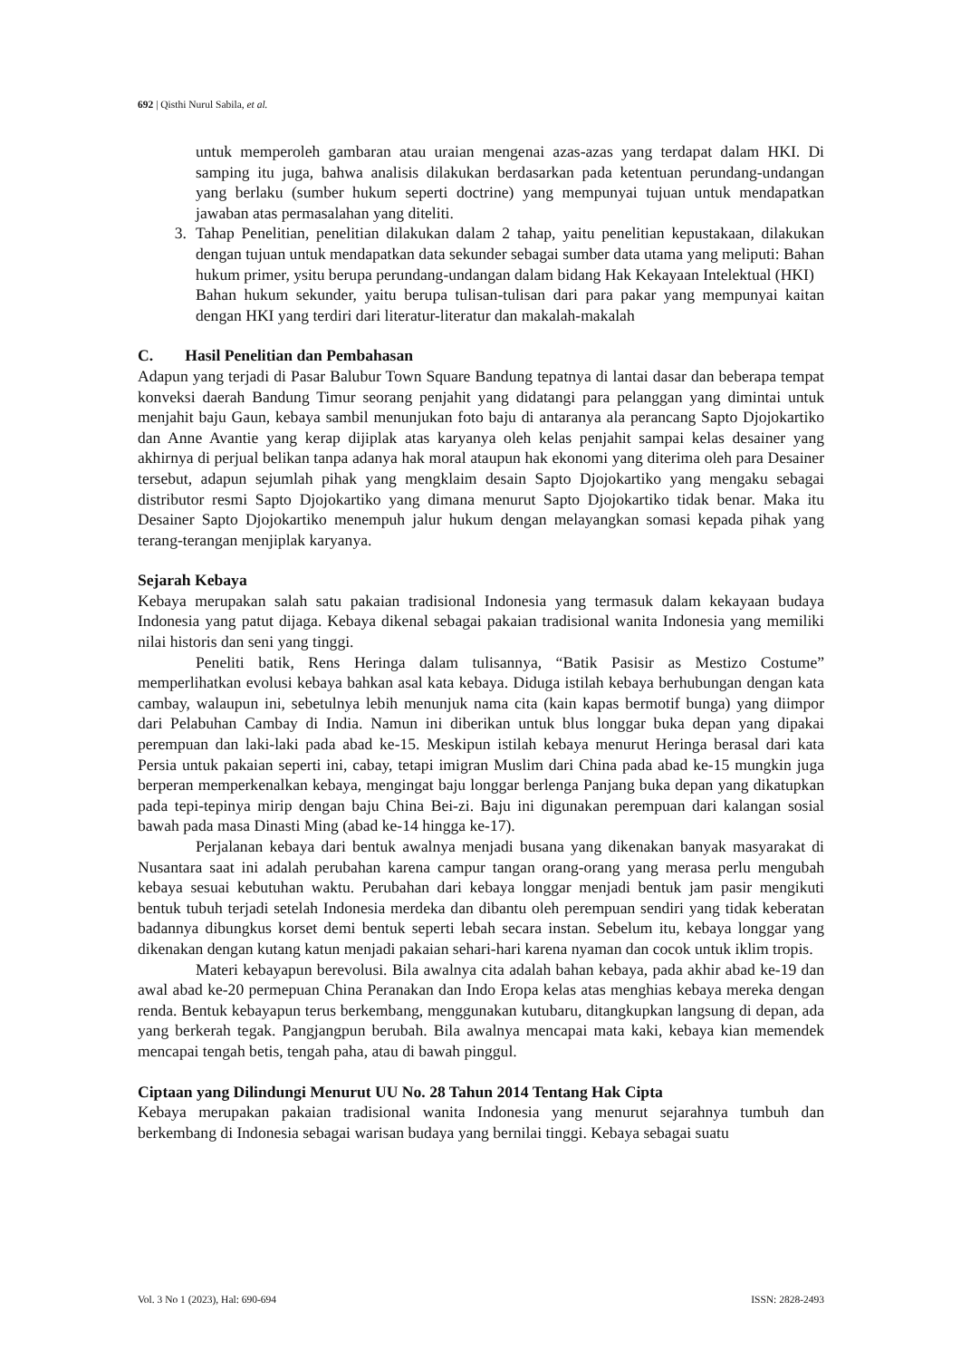692 | Qisthi Nurul Sabila, et al.
untuk memperoleh gambaran atau uraian mengenai azas-azas yang terdapat dalam HKI. Di samping itu juga, bahwa analisis dilakukan berdasarkan pada ketentuan perundang-undangan yang berlaku (sumber hukum seperti doctrine) yang mempunyai tujuan untuk mendapatkan jawaban atas permasalahan yang diteliti.
3. Tahap Penelitian, penelitian dilakukan dalam 2 tahap, yaitu penelitian kepustakaan, dilakukan dengan tujuan untuk mendapatkan data sekunder sebagai sumber data utama yang meliputi: Bahan hukum primer, ysitu berupa perundang-undangan dalam bidang Hak Kekayaan Intelektual (HKI)
Bahan hukum sekunder, yaitu berupa tulisan-tulisan dari para pakar yang mempunyai kaitan dengan HKI yang terdiri dari literatur-literatur dan makalah-makalah
C. Hasil Penelitian dan Pembahasan
Adapun yang terjadi di Pasar Balubur Town Square Bandung tepatnya di lantai dasar dan beberapa tempat konveksi daerah Bandung Timur seorang penjahit yang didatangi para pelanggan yang dimintai untuk menjahit baju Gaun, kebaya sambil menunjukan foto baju di antaranya ala perancang Sapto Djojokartiko dan Anne Avantie yang kerap dijiplak atas karyanya oleh kelas penjahit sampai kelas desainer yang akhirnya di perjual belikan tanpa adanya hak moral ataupun hak ekonomi yang diterima oleh para Desainer tersebut, adapun sejumlah pihak yang mengklaim desain Sapto Djojokartiko yang mengaku sebagai distributor resmi Sapto Djojokartiko yang dimana menurut Sapto Djojokartiko tidak benar. Maka itu Desainer Sapto Djojokartiko menempuh jalur hukum dengan melayangkan somasi kepada pihak yang terang-terangan menjiplak karyanya.
Sejarah Kebaya
Kebaya merupakan salah satu pakaian tradisional Indonesia yang termasuk dalam kekayaan budaya Indonesia yang patut dijaga. Kebaya dikenal sebagai pakaian tradisional wanita Indonesia yang memiliki nilai historis dan seni yang tinggi.
Peneliti batik, Rens Heringa dalam tulisannya, “Batik Pasisir as Mestizo Costume” memperlihatkan evolusi kebaya bahkan asal kata kebaya. Diduga istilah kebaya berhubungan dengan kata cambay, walaupun ini, sebetulnya lebih menunjuk nama cita (kain kapas bermotif bunga) yang diimpor dari Pelabuhan Cambay di India. Namun ini diberikan untuk blus longgar buka depan yang dipakai perempuan dan laki-laki pada abad ke-15. Meskipun istilah kebaya menurut Heringa berasal dari kata Persia untuk pakaian seperti ini, cabay, tetapi imigran Muslim dari China pada abad ke-15 mungkin juga berperan memperkenalkan kebaya, mengingat baju longgar berlenga Panjang buka depan yang dikatupkan pada tepi-tepinya mirip dengan baju China Bei-zi. Baju ini digunakan perempuan dari kalangan sosial bawah pada masa Dinasti Ming (abad ke-14 hingga ke-17).
Perjalanan kebaya dari bentuk awalnya menjadi busana yang dikenakan banyak masyarakat di Nusantara saat ini adalah perubahan karena campur tangan orang-orang yang merasa perlu mengubah kebaya sesuai kebutuhan waktu. Perubahan dari kebaya longgar menjadi bentuk jam pasir mengikuti bentuk tubuh terjadi setelah Indonesia merdeka dan dibantu oleh perempuan sendiri yang tidak keberatan badannya dibungkus korset demi bentuk seperti lebah secara instan. Sebelum itu, kebaya longgar yang dikenakan dengan kutang katun menjadi pakaian sehari-hari karena nyaman dan cocok untuk iklim tropis.
Materi kebayapun berevolusi. Bila awalnya cita adalah bahan kebaya, pada akhir abad ke-19 dan awal abad ke-20 permepuan China Peranakan dan Indo Eropa kelas atas menghias kebaya mereka dengan renda. Bentuk kebayapun terus berkembang, menggunakan kutubaru, ditangkupkan langsung di depan, ada yang berkerah tegak. Pangjangpun berubah. Bila awalnya mencapai mata kaki, kebaya kian memendek mencapai tengah betis, tengah paha, atau di bawah pinggul.
Ciptaan yang Dilindungi Menurut UU No. 28 Tahun 2014 Tentang Hak Cipta
Kebaya merupakan pakaian tradisional wanita Indonesia yang menurut sejarahnya tumbuh dan berkembang di Indonesia sebagai warisan budaya yang bernilai tinggi. Kebaya sebagai suatu
Vol. 3 No 1 (2023), Hal: 690-694 ISSN: 2828-2493